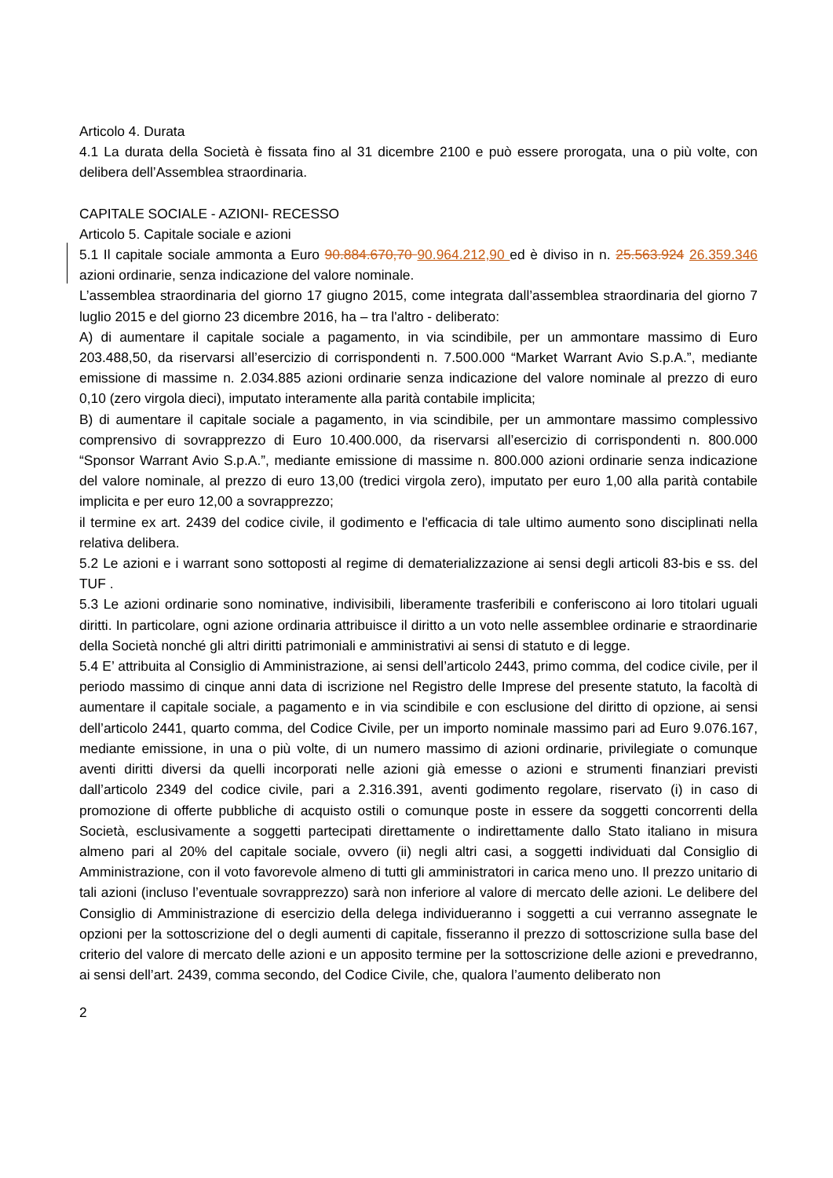Articolo 4. Durata
4.1 La durata della Società è fissata fino al 31 dicembre 2100 e può essere prorogata, una o più volte, con delibera dell’Assemblea straordinaria.
CAPITALE SOCIALE - AZIONI- RECESSO
Articolo 5. Capitale sociale e azioni
5.1 Il capitale sociale ammonta a Euro 90.884.670,70 90.964.212,90 ed è diviso in n. 25.563.924 26.359.346 azioni ordinarie, senza indicazione del valore nominale.
L’assemblea straordinaria del giorno 17 giugno 2015, come integrata dall’assemblea straordinaria del giorno 7 luglio 2015 e del giorno 23 dicembre 2016, ha – tra l'altro - deliberato:
A) di aumentare il capitale sociale a pagamento, in via scindibile, per un ammontare massimo di Euro 203.488,50, da riservarsi all’esercizio di corrispondenti n. 7.500.000 “Market Warrant Avio S.p.A.”, mediante emissione di massime n. 2.034.885 azioni ordinarie senza indicazione del valore nominale al prezzo di euro 0,10 (zero virgola dieci), imputato interamente alla parità contabile implicita;
B) di aumentare il capitale sociale a pagamento, in via scindibile, per un ammontare massimo complessivo comprensivo di sovrapprezzo di Euro 10.400.000, da riservarsi all’esercizio di corrispondenti n. 800.000 “Sponsor Warrant Avio S.p.A.”, mediante emissione di massime n. 800.000 azioni ordinarie senza indicazione del valore nominale, al prezzo di euro 13,00 (tredici virgola zero), imputato per euro 1,00 alla parità contabile implicita e per euro 12,00 a sovrapprezzo;
il termine ex art. 2439 del codice civile, il godimento e l'efficacia di tale ultimo aumento sono disciplinati nella relativa delibera.
5.2 Le azioni e i warrant sono sottoposti al regime di dematerializzazione ai sensi degli articoli 83-bis e ss. del TUF .
5.3 Le azioni ordinarie sono nominative, indivisibili, liberamente trasferibili e conferiscono ai loro titolari uguali diritti. In particolare, ogni azione ordinaria attribuisce il diritto a un voto nelle assemblee ordinarie e straordinarie della Società nonché gli altri diritti patrimoniali e amministrativi ai sensi di statuto e di legge.
5.4 E’ attribuita al Consiglio di Amministrazione, ai sensi dell’articolo 2443, primo comma, del codice civile, per il periodo massimo di cinque anni data di iscrizione nel Registro delle Imprese del presente statuto, la facoltà di aumentare il capitale sociale, a pagamento e in via scindibile e con esclusione del diritto di opzione, ai sensi dell’articolo 2441, quarto comma, del Codice Civile, per un importo nominale massimo pari ad Euro 9.076.167, mediante emissione, in una o più volte, di un numero massimo di azioni ordinarie, privilegiate o comunque aventi diritti diversi da quelli incorporati nelle azioni già emesse o azioni e strumenti finanziari previsti dall’articolo 2349 del codice civile, pari a 2.316.391, aventi godimento regolare, riservato (i) in caso di promozione di offerte pubbliche di acquisto ostili o comunque poste in essere da soggetti concorrenti della Società, esclusivamente a soggetti partecipati direttamente o indirettamente dallo Stato italiano in misura almeno pari al 20% del capitale sociale, ovvero (ii) negli altri casi, a soggetti individuati dal Consiglio di Amministrazione, con il voto favorevole almeno di tutti gli amministratori in carica meno uno. Il prezzo unitario di tali azioni (incluso l’eventuale sovrapprezzo) sarà non inferiore al valore di mercato delle azioni. Le delibere del Consiglio di Amministrazione di esercizio della delega individueranno i soggetti a cui verranno assegnate le opzioni per la sottoscrizione del o degli aumenti di capitale, fisseranno il prezzo di sottoscrizione sulla base del criterio del valore di mercato delle azioni e un apposito termine per la sottoscrizione delle azioni e prevedranno, ai sensi dell’art. 2439, comma secondo, del Codice Civile, che, qualora l’aumento deliberato non
2